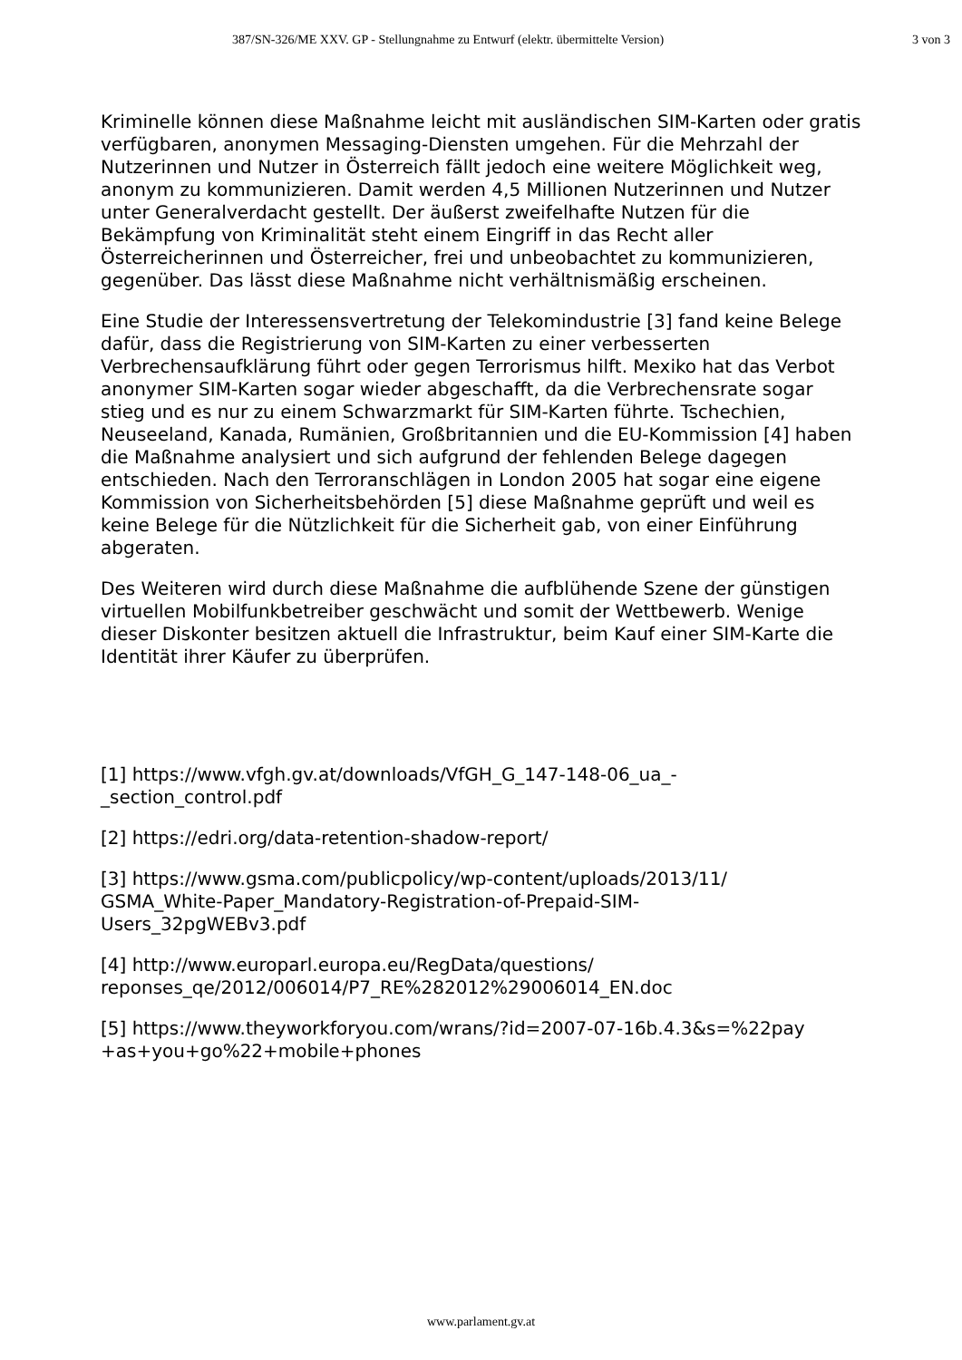387/SN-326/ME XXV. GP - Stellungnahme zu Entwurf (elektr. übermittelte Version) 3 von 3
Kriminelle können diese Maßnahme leicht mit ausländischen SIM-Karten oder gratis verfügbaren, anonymen Messaging-Diensten umgehen. Für die Mehrzahl der Nutzerinnen und Nutzer in Österreich fällt jedoch eine weitere Möglichkeit weg, anonym zu kommunizieren. Damit werden 4,5 Millionen Nutzerinnen und Nutzer unter Generalverdacht gestellt. Der äußerst zweifelhafte Nutzen für die Bekämpfung von Kriminalität steht einem Eingriff in das Recht aller Österreicherinnen und Österreicher, frei und unbeobachtet zu kommunizieren, gegenüber. Das lässt diese Maßnahme nicht verhältnismäßig erscheinen.
Eine Studie der Interessensvertretung der Telekomindustrie [3] fand keine Belege dafür, dass die Registrierung von SIM-Karten zu einer verbesserten Verbrechensaufklärung führt oder gegen Terrorismus hilft. Mexiko hat das Verbot anonymer SIM-Karten sogar wieder abgeschafft, da die Verbrechensrate sogar stieg und es nur zu einem Schwarzmarkt für SIM-Karten führte. Tschechien, Neuseeland, Kanada, Rumänien, Großbritannien und die EU-Kommission [4] haben die Maßnahme analysiert und sich aufgrund der fehlenden Belege dagegen entschieden. Nach den Terroranschlägen in London 2005 hat sogar eine eigene Kommission von Sicherheitsbehörden [5] diese Maßnahme geprüft und weil es keine Belege für die Nützlichkeit für die Sicherheit gab, von einer Einführung abgeraten.
Des Weiteren wird durch diese Maßnahme die aufblühende Szene der günstigen virtuellen Mobilfunkbetreiber geschwächt und somit der Wettbewerb. Wenige dieser Diskonter besitzen aktuell die Infrastruktur, beim Kauf einer SIM-Karte die Identität ihrer Käufer zu überprüfen.
[1] https://www.vfgh.gv.at/downloads/VfGH_G_147-148-06_ua_-
_section_control.pdf
[2] https://edri.org/data-retention-shadow-report/
[3] https://www.gsma.com/publicpolicy/wp-content/uploads/2013/11/
GSMA_White-Paper_Mandatory-Registration-of-Prepaid-SIM-
Users_32pgWEBv3.pdf
[4] http://www.europarl.europa.eu/RegData/questions/
reponses_qe/2012/006014/P7_RE%282012%29006014_EN.doc
[5] https://www.theyworkforyou.com/wrans/?id=2007-07-16b.4.3&s=%22pay
+as+you+go%22+mobile+phones
www.parlament.gv.at